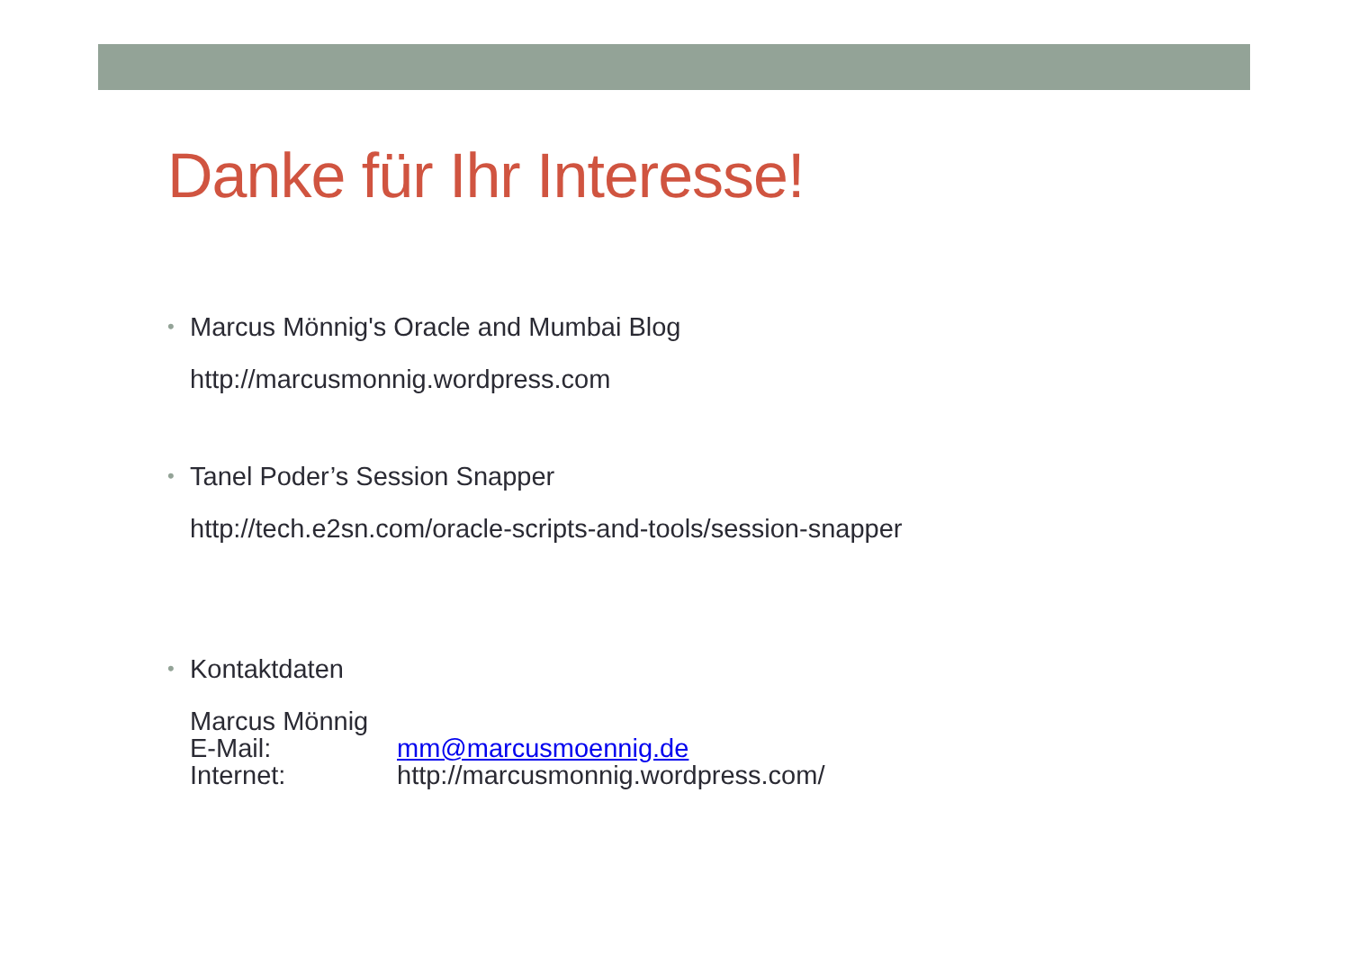Danke für Ihr Interesse!
•
Marcus Mönnig's Oracle and Mumbai Blog
http://marcusmonnig.wordpress.com
•
Tanel Poder’s Session Snapper
http://tech.e2sn.com/oracle-scripts-and-tools/session-snapper
•
Kontaktdaten
Marcus Mönnig
E-Mail: mm@marcusmoennig.de
Internet: http://marcusmonnig.wordpress.com/